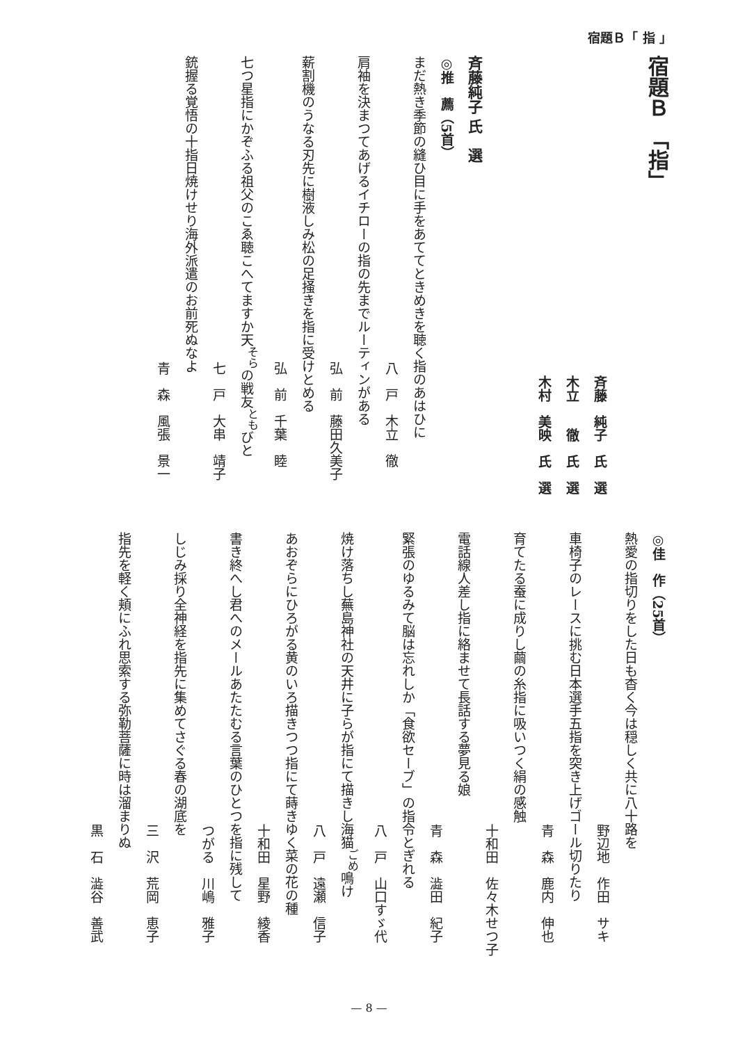宿題Ｂ「 指 」
宿題Ｂ　「指」
斉藤　純子　氏　選
木立　　徹　氏　選
木村　美映　氏　選
斉藤純子 氏　選
◎推　薦（5首）
まだ熱き季節の縫ひ目に手をあててときめきを聴く指のあはひに
八　戸　木立　徹
肩袖を決まつてあげるイチローの指の先までルーティンがある
弘　前　藤田久美子
薪割機のうなる刃先に樹液しみ松の足掻きを指に受けとめる
弘　前　千葉　睦
七つ星指にかぞふる祖父のこゑ聴こへてますか天<sup>そら</sup>の戦友<sup>とも</sup>びと
七　戸　大串　靖子
銃握る覚悟の十指日焼けせり海外派遣のお前死ぬなよ
青　森　風張　景一
◎佳　作（25首）
熱愛の指切りをした日も杳く今は穏しく共に八十路を
野辺地　作田　サキ
車椅子のレースに挑む日本選手五指を突き上げゴール切りたり
青　森　鹿内　伸也
育てたる蚕に成りし繭の糸指に吸いつく絹の感触
十和田　佐々木せつ子
電話線人差し指に絡ませて長話する夢見る娘
青　森　澁田　紀子
緊張のゆるみて脳は忘れしか「食欲セーブ」の指令とぎれる
八　戸　山口すゞ代
焼け落ちし蕪島神社の天井に子らが指にて描きし海猫<sup>ごめ</sup>鳴け
八　戸　遠瀬　信子
あおぞらにひろがる黄のいろ描きつつ指にて蒔きゆく菜の花の種
十和田　星野　綾香
書き終へし君へのメールあたたむる言葉のひとつを指に残して
つがる　川嶋　雅子
しじみ採り全神経を指先に集めてさぐる春の湖底を
三　沢　荒岡　恵子
指先を軽く頬にふれ思索する弥勒菩薩に時は溜まりぬ
黒　石　澁谷　善武
— 8 —